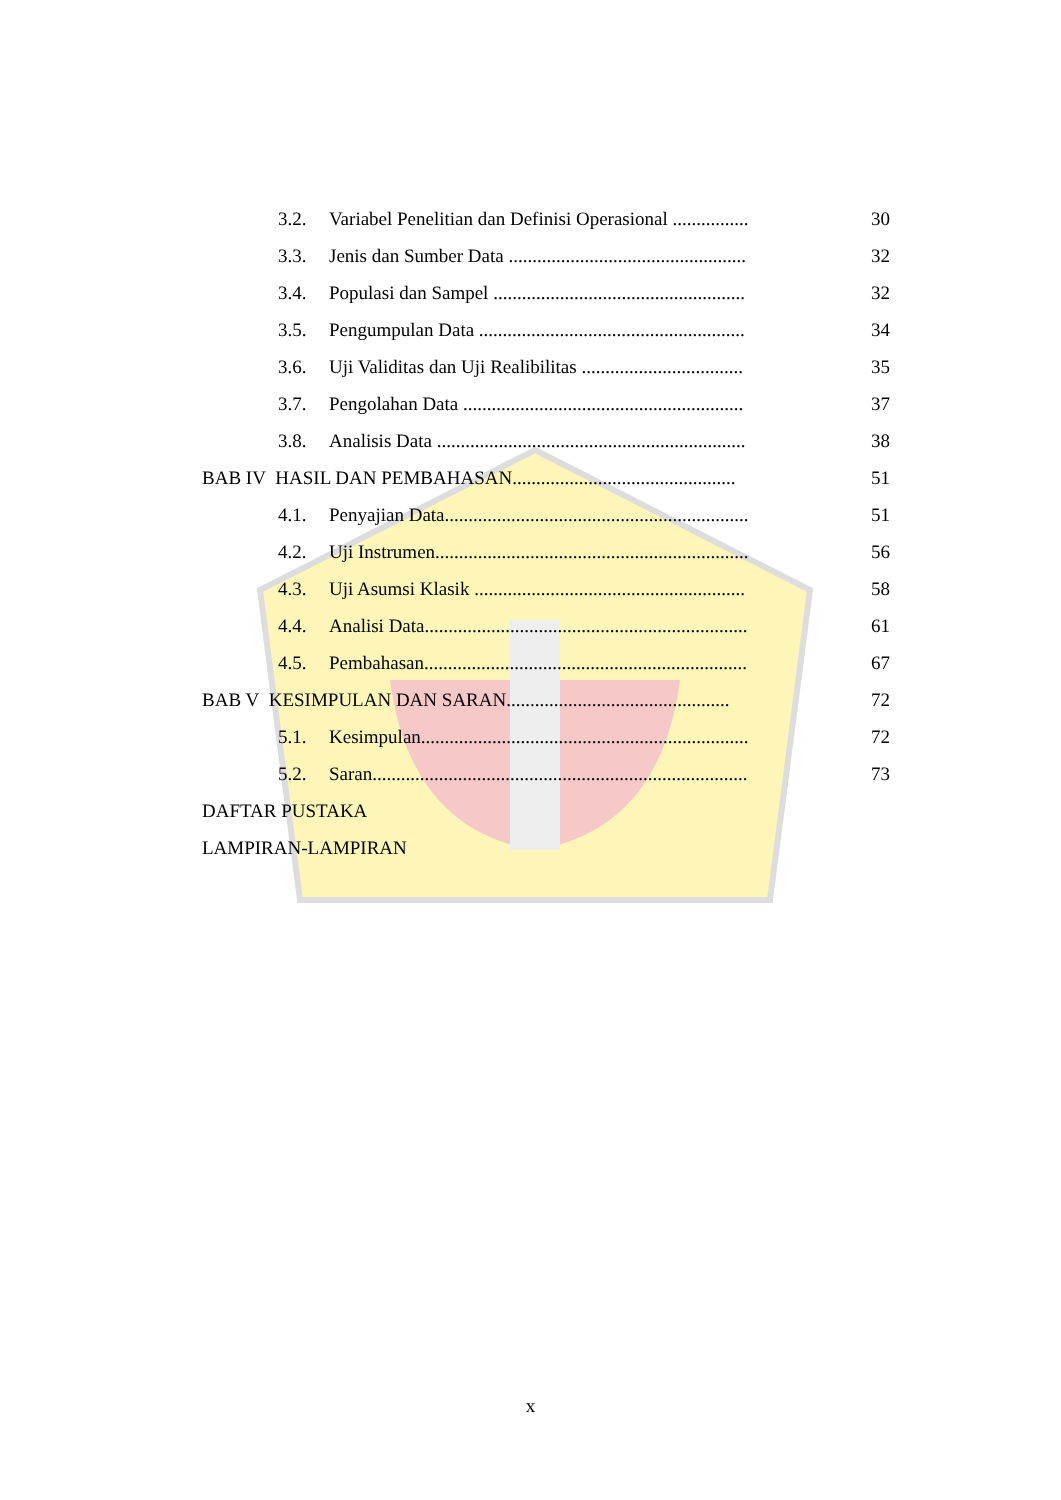3.2. Variabel Penelitian dan Definisi Operasional ................ 30
3.3. Jenis dan Sumber Data .................................................. 32
3.4. Populasi dan Sampel ..................................................... 32
3.5. Pengumpulan Data ........................................................ 34
3.6. Uji Validitas dan Uji Realibilitas .................................. 35
3.7. Pengolahan Data ........................................................... 37
3.8. Analisis Data ................................................................. 38
BAB IV HASIL DAN PEMBAHASAN............................................... 51
4.1. Penyajian Data................................................................ 51
4.2. Uji Instrumen.................................................................. 56
4.3. Uji Asumsi Klasik ......................................................... 58
4.4. Analisi Data.................................................................... 61
4.5. Pembahasan.................................................................... 67
BAB V KESIMPULAN DAN SARAN............................................... 72
5.1. Kesimpulan..................................................................... 72
5.2. Saran............................................................................... 73
DAFTAR PUSTAKA
LAMPIRAN-LAMPIRAN
x